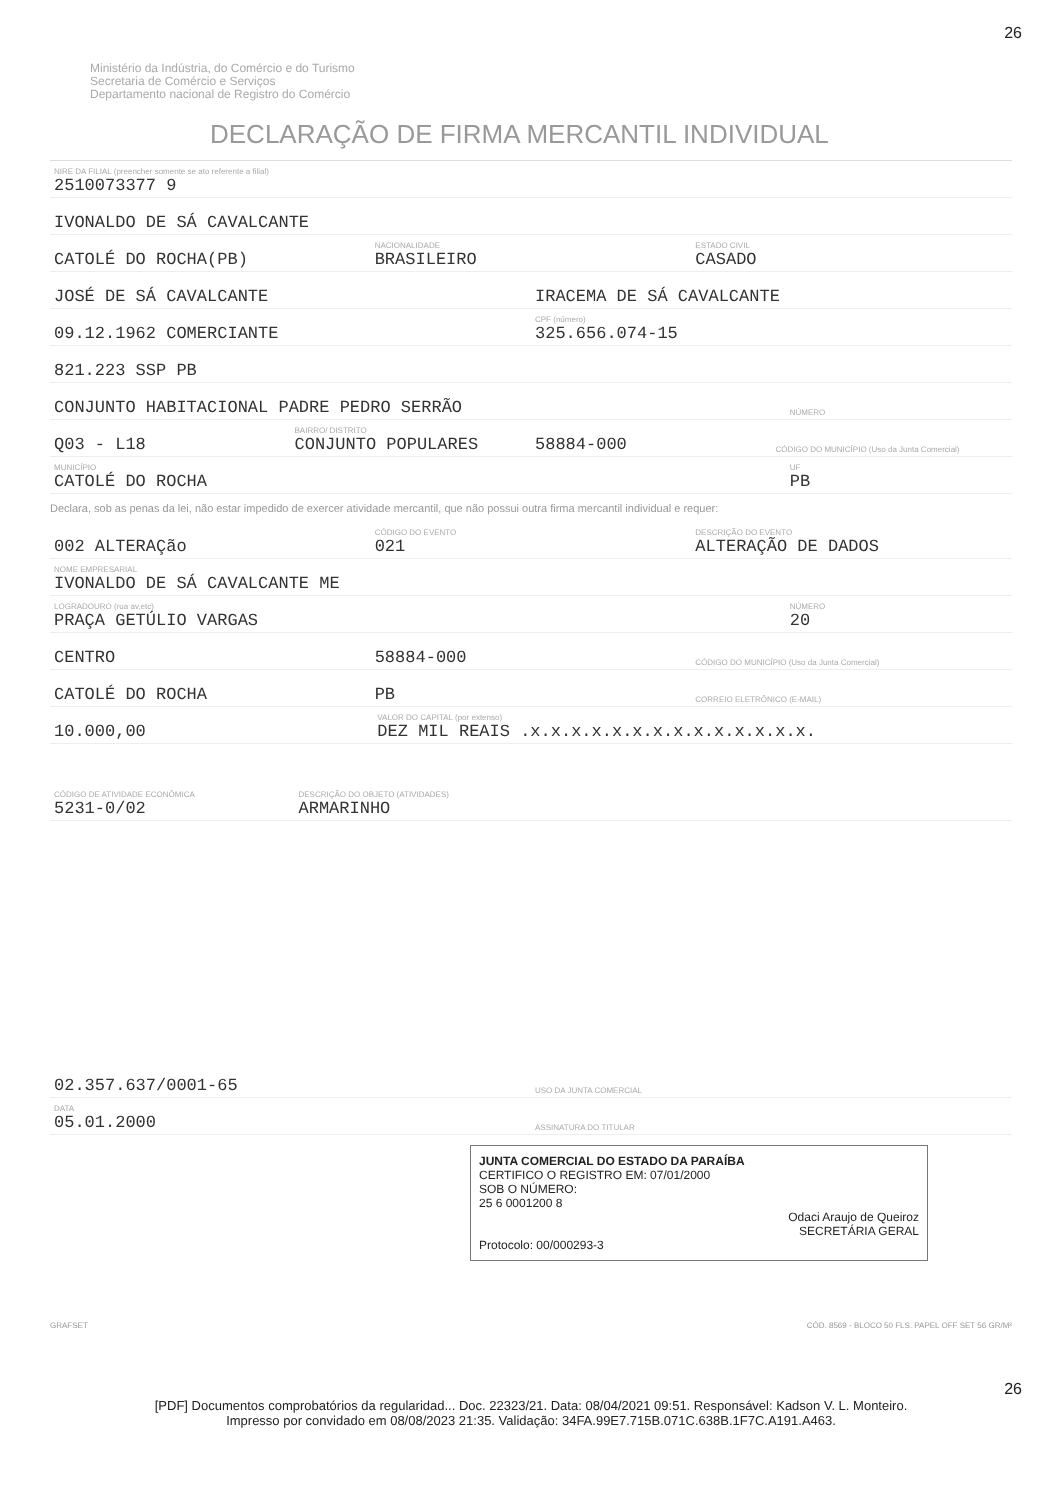26
Ministério da Indústria, do Comércio e do Turismo
Secretaria de Comércio e Serviços
Departamento nacional de Registro do Comércio
DECLARAÇÃO DE FIRMA MERCANTIL INDIVIDUAL
NIRE DA FILIAL (preencher somente se ato referente a filial)
2510073377 9
IVONALDO DE SÁ CAVALCANTE
CATOLÉ DO ROCHA(PB)
NACIONALIDADE
BRASILEIRO
ESTADO CIVIL
CASADO
JOSÉ DE SÁ CAVALCANTE
IRACEMA DE SÁ CAVALCANTE
09.12.1962 COMERCIANTE
CPF (número)
325.656.074-15
821.223 SSP PB
CONJUNTO HABITACIONAL PADRE PEDRO SERRÃO
NÚMERO
Q03 - L18
BAIRRO/ DISTRITO
CONJUNTO POPULARES
58884-000
CÓDIGO DO MUNICÍPIO (Uso da Junta Comercial)
MUNICÍPIO
CATOLÉ DO ROCHA
UF
PB
Declara, sob as penas da lei, não estar impedido de exercer atividade mercantil, que não possui outra firma mercantil individual e requer:
002 ALTERAÇão
CÓDIGO DO EVENTO
021
DESCRIÇÃO DO EVENTO
ALTERAÇÃO DE DADOS
NOME EMPRESARIAL
IVONALDO DE SÁ CAVALCANTE ME
LOGRADOURO (rua av,etc)
PRAÇA GETÚLIO VARGAS
NÚMERO
20
CENTRO
58884-000
CÓDIGO DO MUNICÍPIO (Uso da Junta Comercial)
CATOLÉ DO ROCHA
PB
CORREIO ELETRÔNICO (E-MAIL)
10.000,00
VALOR DO CAPITAL (por extenso)
DEZ MIL REAIS .x.x.x.x.x.x.x.x.x.x.x.x.x.x.
CÓDIGO DE ATIVIDADE ECONÔMICA
5231-0/02
DESCRIÇÃO DO OBJETO (ATIVIDADES)
ARMARINHO
02.357.637/0001-65
USO DA JUNTA COMERCIAL
DATA
05.01.2000
ASSINATURA DO TITULAR
JUNTA COMERCIAL DO ESTADO DA PARAÍBA
CERTIFICO O REGISTRO EM: 07/01/2000
SOB O NÚMERO:
25 6 0001200 8
Odaci Araujo de Queiroz
SECRETÁRIA GERAL
Protocolo: 00/000293-3
GRAFSET CÓD. 8569 - BLOCO 50 FLS. PAPEL OFF SET 56 GR/M²
26
[PDF] Documentos comprobatórios da regularidad... Doc. 22323/21. Data: 08/04/2021 09:51. Responsável: Kadson V. L. Monteiro.
Impresso por convidado em 08/08/2023 21:35. Validação: 34FA.99E7.715B.071C.638B.1F7C.A191.A463.